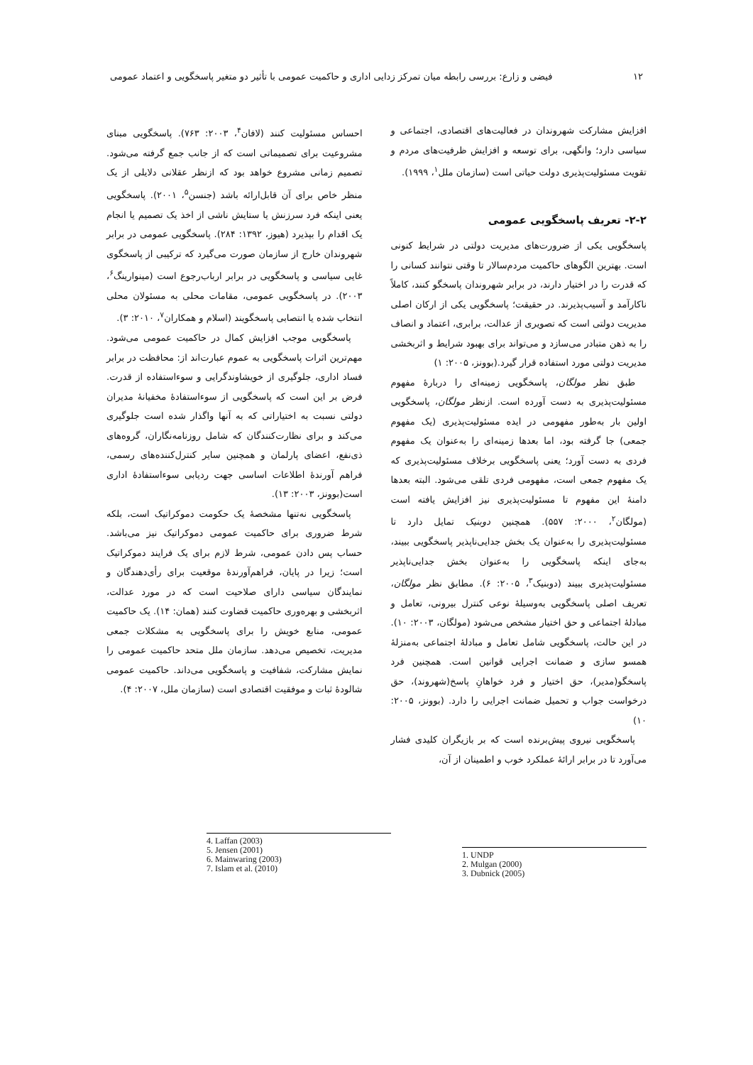۱۲ فیضی و زارع: بررسی رابطه میان تمرکز زدایی اداری و حاکمیت عمومی با تأثیر دو متغیر پاسخگویی و اعتماد عمومی
افزایش مشارکت شهروندان در فعالیت‌های اقتصادی، اجتماعی و سیاسی دارد؛ وانگهی، برای توسعه و افزایش ظرفیت‌های مردم و تقویت مسئولیت‌پذیری دولت حیاتی است (سازمان ملل<sup>۱</sup>، ۱۹۹۹).
۲-۲- تعریف پاسخگویی عمومی
پاسخگویی یکی از ضرورت‌های مدیریت دولتی در شرایط کنونی است. بهترین الگوهای حاکمیت مردم‌سالار تا وقتی نتوانند کسانی را که قدرت را در اختیار دارند، در برابر شهروندان پاسخگو کنند، کاملاً ناکارآمد و آسیب‌پذیرند. در حقیقت؛ پاسخگویی یکی از ارکان اصلی مدیریت دولتی است که تصویری از عدالت، برابری، اعتماد و انصاف را به ذهن متبادر می‌سازد و می‌تواند برای بهبود شرایط و اثربخشی مدیریت دولتی مورد استفاده قرار گیرد.(بوونز، ۲۰۰۵: ۱)
طبق نظر مولگان، پاسخگویی زمینه‌ای را دربارهٔ مفهوم مسئولیت‌پذیری به دست آورده است. ازنظر مولگان، پاسخگویی اولین بار به‌طور مفهومی در ایده مسئولیت‌پذیری (یک مفهوم جمعی) جا گرفته بود، اما بعدها زمینه‌ای را به‌عنوان یک مفهوم فردی به دست آورد؛ یعنی پاسخگویی برخلاف مسئولیت‌پذیری که یک مفهوم جمعی است، مفهومی فردی تلقی می‌شود. البته بعدها دامنهٔ این مفهوم تا مسئولیت‌پذیری نیز افزایش یافته است (مولگان<sup>۲</sup>، ۲۰۰۰: ۵۵۷). همچنین دوبنیک تمایل دارد تا مسئولیت‌پذیری را به‌عنوان یک بخش جدایی‌ناپذیر پاسخگویی ببیند، به‌جای اینکه پاسخگویی را به‌عنوان بخش جدایی‌ناپذیر مسئولیت‌پذیری ببیند (دوبنیک<sup>۳</sup>، ۲۰۰۵: ۶). مطابق نظر مولگان، تعریف اصلی پاسخگویی به‌وسیلهٔ نوعی کنترل بیرونی، تعامل و مبادلهٔ اجتماعی و حق اختیار مشخص می‌شود (مولگان، ۲۰۰۳: ۱۰). در این حالت، پاسخگویی شامل تعامل و مبادلهٔ اجتماعی به‌منزلهٔ همسو سازی و ضمانت اجرایی قوانین است. همچنین فرد پاسخگو(مدیر)، حق اختیار و فرد خواهانِ پاسخ(شهروند)، حق درخواست جواب و تحمیل ضمانت اجرایی را دارد. (بوونز، ۲۰۰۵: ۱۰)
پاسخگویی نیروی پیش‌برنده است که بر بازیگران کلیدی فشار می‌آورد تا در برابر ارائهٔ عملکرد خوب و اطمینان از آن،
احساس مسئولیت کنند (لافان<sup>۴</sup>، ۲۰۰۳: ۷۶۳). پاسخگویی مبنای مشروعیت برای تصمیماتی است که از جانب جمع گرفته می‌شود. تصمیم زمانی مشروع خواهد بود که ازنظر عقلانی دلایلی از یک منظر خاص برای آن قابل‌ارائه باشد (جنسن<sup>۵</sup>، ۲۰۰۱). پاسخگویی یعنی اینکه فرد سرزنش یا ستایش ناشی از اخذ یک تصمیم یا انجام یک اقدام را بپذیرد (هیوز، ۱۳۹۲: ۲۸۴). پاسخگویی عمومی در برابر شهروندان خارج از سازمان صورت می‌گیرد که ترکیبی از پاسخگوی غایی سیاسی و پاسخگویی در برابر ارباب‌رجوع است (مینوارینگ<sup>۶</sup>، ۲۰۰۳). در پاسخگویی عمومی، مقامات محلی به مسئولان محلی انتخاب شده یا انتصابی پاسخگویند (اسلام و همکاران<sup>۷</sup>، ۲۰۱۰: ۳).
پاسخگویی موجب افزایش کمال در حاکمیت عمومی می‌شود. مهم‌ترین اثرات پاسخگویی به عموم عبارت‌اند از: محافظت در برابر فساد اداری، جلوگیری از خویشاوندگرایی و سوءاستفاده از قدرت. فرض بر این است که پاسخگویی از سوءاستفادهٔ مخفیانهٔ مدیران دولتی نسبت به اختیاراتی که به آنها واگذار شده است جلوگیری می‌کند و برای نظارت‌کنندگان که شامل روزنامه‌نگاران، گروه‌های ذی‌نفع، اعضای پارلمان و همچنین سایر کنترل‌کننده‌های رسمی، فراهم آورندهٔ اطلاعات اساسی جهت ردیابی سوءاستفادهٔ اداری است(بوونز، ۲۰۰۳: ۱۳).
پاسخگویی نه‌تنها مشخصهٔ یک حکومت دموکراتیک است، بلکه شرط ضروری برای حاکمیت عمومی دموکراتیک نیز می‌باشد. حساب پس دادن عمومی، شرط لازم برای یک فرایند دموکراتیک است؛ زیرا در پایان، فراهم‌آورندهٔ موقعیت برای رأی‌دهندگان و نمایندگان سیاسی دارای صلاحیت است که در مورد عدالت، اثربخشی و بهره‌وری حاکمیت قضاوت کنند (همان: ۱۴). یک حاکمیت عمومی، منابع خویش را برای پاسخگویی به مشکلات جمعی مدیریت، تخصیص می‌دهد. سازمان ملل متحد حاکمیت عمومی را نمایش مشارکت، شفافیت و پاسخگویی می‌داند. حاکمیت عمومی شالودهٔ ثبات و موفقیت اقتصادی است (سازمان ملل، ۲۰۰۷: ۴).
1. UNDP
2. Mulgan (2000)
3. Dubnick (2005)
4. Laffan (2003)
5. Jensen (2001)
6. Mainwaring (2003)
7. Islam et al. (2010)